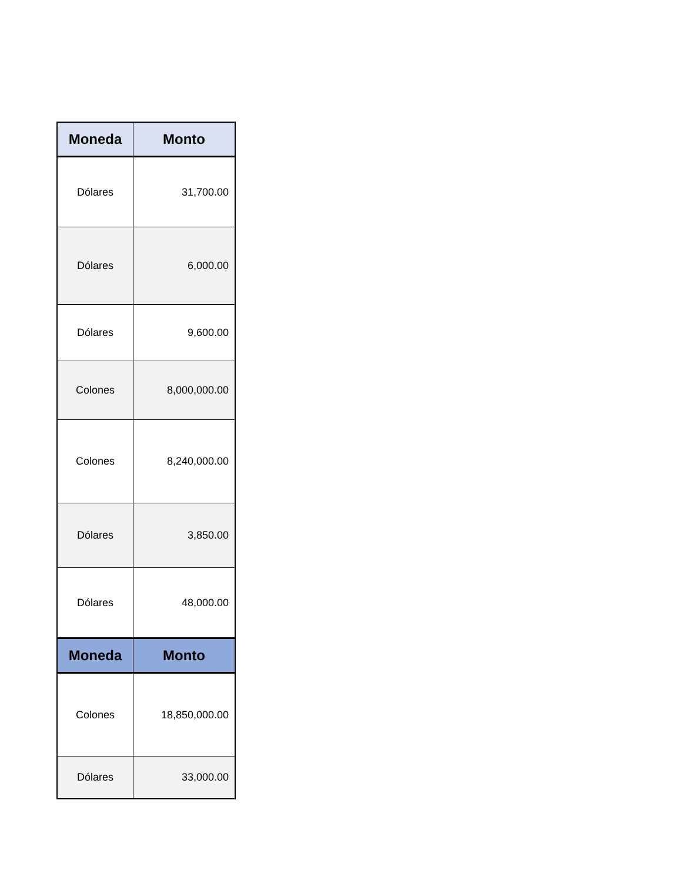| Moneda | Monto |
| --- | --- |
| Dólares | 31,700.00 |
| Dólares | 6,000.00 |
| Dólares | 9,600.00 |
| Colones | 8,000,000.00 |
| Colones | 8,240,000.00 |
| Dólares | 3,850.00 |
| Dólares | 48,000.00 |
| Moneda | Monto |
| Colones | 18,850,000.00 |
| Dólares | 33,000.00 |